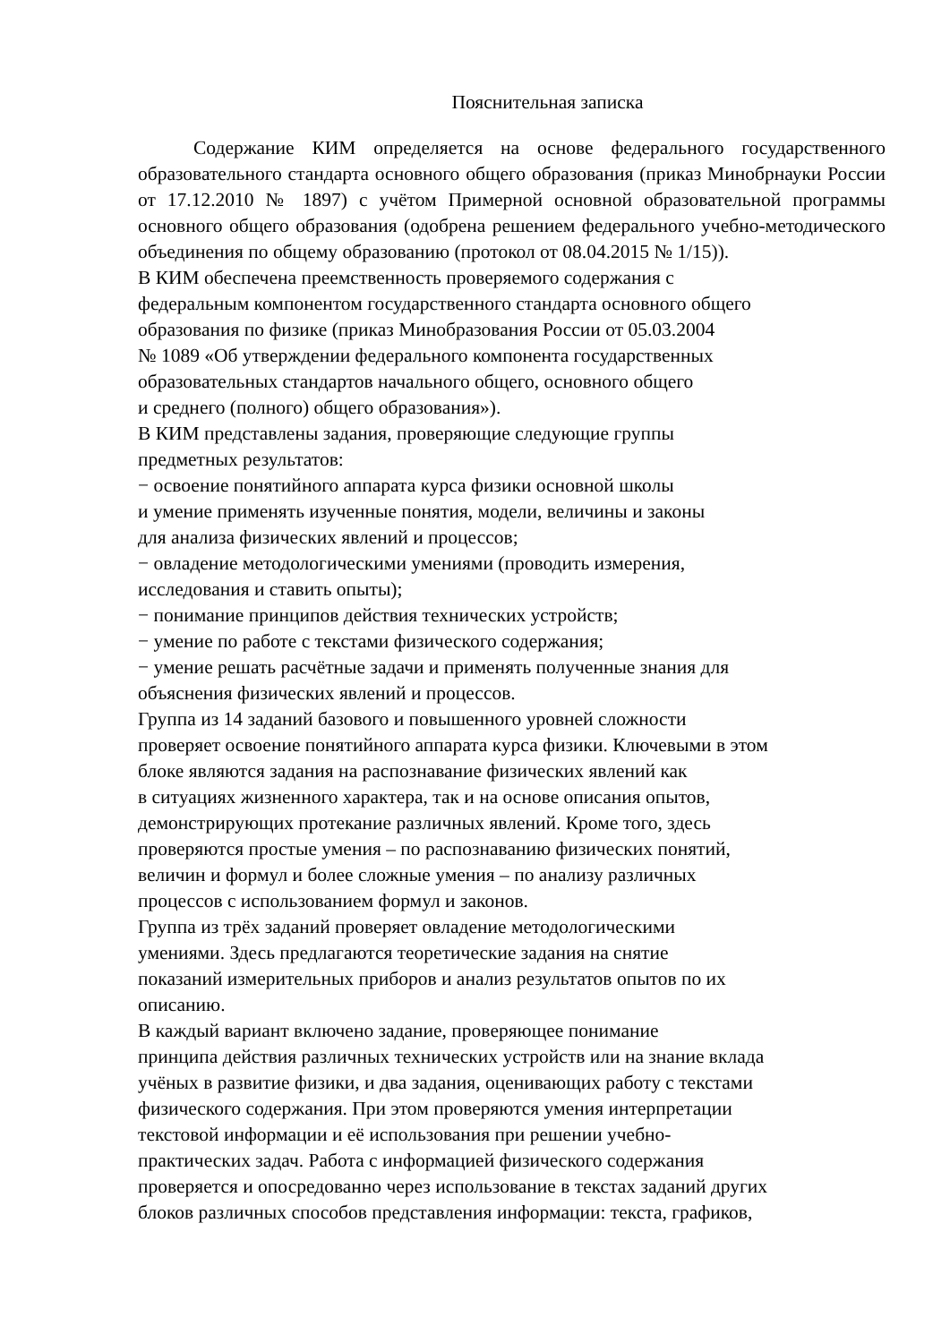Пояснительная записка
Содержание КИМ определяется на основе федерального государственного образовательного стандарта основного общего образования (приказ Минобрнауки России от 17.12.2010 № 1897) с учётом Примерной основной образовательной программы основного общего образования (одобрена решением федерального учебно-методического объединения по общему образованию (протокол от 08.04.2015 № 1/15)).
В КИМ обеспечена преемственность проверяемого содержания с
федеральным компонентом государственного стандарта основного общего
образования по физике (приказ Минобразования России от 05.03.2004
№ 1089 «Об утверждении федерального компонента государственных
образовательных стандартов начального общего, основного общего
и среднего (полного) общего образования»).
В КИМ представлены задания, проверяющие следующие группы
предметных результатов:
− освоение понятийного аппарата курса физики основной школы
и умение применять изученные понятия, модели, величины и законы
для анализа физических явлений и процессов;
− овладение методологическими умениями (проводить измерения,
исследования и ставить опыты);
− понимание принципов действия технических устройств;
− умение по работе с текстами физического содержания;
− умение решать расчётные задачи и применять полученные знания для
объяснения физических явлений и процессов.
Группа из 14 заданий базового и повышенного уровней сложности
проверяет освоение понятийного аппарата курса физики. Ключевыми в этом
блоке являются задания на распознавание физических явлений как
в ситуациях жизненного характера, так и на основе описания опытов,
демонстрирующих протекание различных явлений. Кроме того, здесь
проверяются простые умения – по распознаванию физических понятий,
величин и формул и более сложные умения – по анализу различных
процессов с использованием формул и законов.
Группа из трёх заданий проверяет овладение методологическими
умениями. Здесь предлагаются теоретические задания на снятие
показаний измерительных приборов и анализ результатов опытов по их
описанию.
В каждый вариант включено задание, проверяющее понимание
принципа действия различных технических устройств или на знание вклада
учёных в развитие физики, и два задания, оценивающих работу с текстами
физического содержания. При этом проверяются умения интерпретации
текстовой информации и её использования при решении учебно-
практических задач. Работа с информацией физического содержания
проверяется и опосредованно через использование в текстах заданий других
блоков различных способов представления информации: текста, графиков,